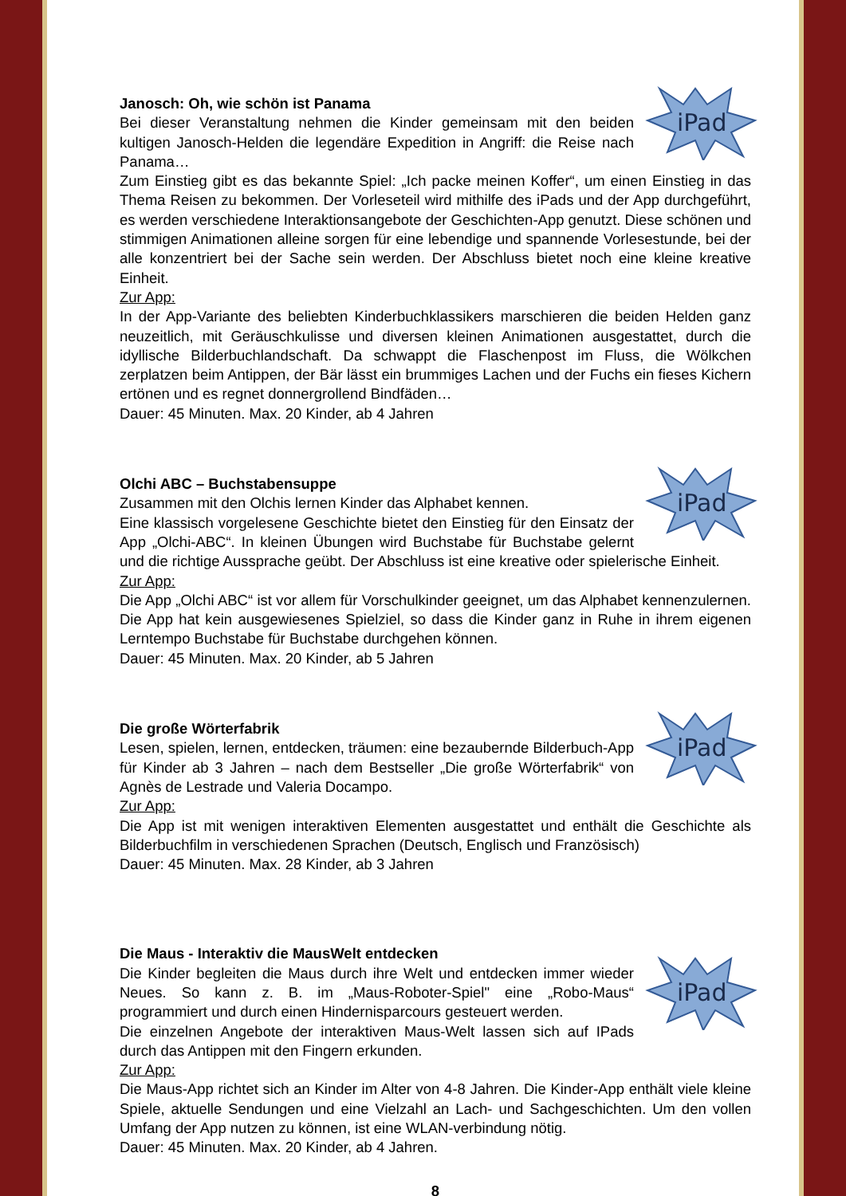iPad
Janosch: Oh, wie schön ist Panama
Bei dieser Veranstaltung nehmen die Kinder gemeinsam mit den beiden kultigen Janosch-Helden die legendäre Expedition in Angriff: die Reise nach Panama…
Zum Einstieg gibt es das bekannte Spiel: „Ich packe meinen Koffer“, um einen Einstieg in das Thema Reisen zu bekommen. Der Vorleseteil wird mithilfe des iPads und der App durchgeführt, es werden verschiedene Interaktionsangebote der Geschichten-App genutzt. Diese schönen und stimmigen Animationen alleine sorgen für eine lebendige und spannende Vorlesestunde, bei der alle konzentriert bei der Sache sein werden. Der Abschluss bietet noch eine kleine kreative Einheit.
Zur App:
In der App-Variante des beliebten Kinderbuchklassikers marschieren die beiden Helden ganz neuzeitlich, mit Geräuschkulisse und diversen kleinen Animationen ausgestattet, durch die idyllische Bilderbuchlandschaft. Da schwappt die Flaschenpost im Fluss, die Wölkchen zerplatzen beim Antippen, der Bär lässt ein brummiges Lachen und der Fuchs ein fieses Kichern ertönen und es regnet donnergrollend Bindfäden…
Dauer: 45 Minuten. Max. 20 Kinder, ab 4 Jahren
iPad
Olchi ABC – Buchstabensuppe
Zusammen mit den Olchis lernen Kinder das Alphabet kennen.
Eine klassisch vorgelesene Geschichte bietet den Einstieg für den Einsatz der App „Olchi-ABC“. In kleinen Übungen wird Buchstabe für Buchstabe gelernt und die richtige Aussprache geübt. Der Abschluss ist eine kreative oder spielerische Einheit.
Zur App:
Die App „Olchi ABC“ ist vor allem für Vorschulkinder geeignet, um das Alphabet kennenzulernen. Die App hat kein ausgewiesenes Spielziel, so dass die Kinder ganz in Ruhe in ihrem eigenen Lerntempo Buchstabe für Buchstabe durchgehen können.
Dauer: 45 Minuten. Max. 20 Kinder, ab 5 Jahren
iPad
Die große Wörterfabrik
Lesen, spielen, lernen, entdecken, träumen: eine bezaubernde Bilderbuch-App für Kinder ab 3 Jahren – nach dem Bestseller „Die große Wörterfabrik“ von Agnès de Lestrade und Valeria Docampo.
Zur App:
Die App ist mit wenigen interaktiven Elementen ausgestattet und enthält die Geschichte als Bilderbuchfilm in verschiedenen Sprachen (Deutsch, Englisch und Französisch)
Dauer: 45 Minuten. Max. 28 Kinder, ab 3 Jahren
Die Maus - Interaktiv die MausWelt entdecken
iPad
Die Kinder begleiten die Maus durch ihre Welt und entdecken immer wieder Neues. So kann z. B. im „Maus-Roboter-Spiel" eine „Robo-Maus“ programmiert und durch einen Hindernisparcours gesteuert werden.
Die einzelnen Angebote der interaktiven Maus-Welt lassen sich auf IPads durch das Antippen mit den Fingern erkunden.
Zur App:
Die Maus-App richtet sich an Kinder im Alter von 4-8 Jahren. Die Kinder-App enthält viele kleine Spiele, aktuelle Sendungen und eine Vielzahl an Lach- und Sachgeschichten. Um den vollen Umfang der App nutzen zu können, ist eine WLAN-verbindung nötig.
Dauer: 45 Minuten. Max. 20 Kinder, ab 4 Jahren.
8